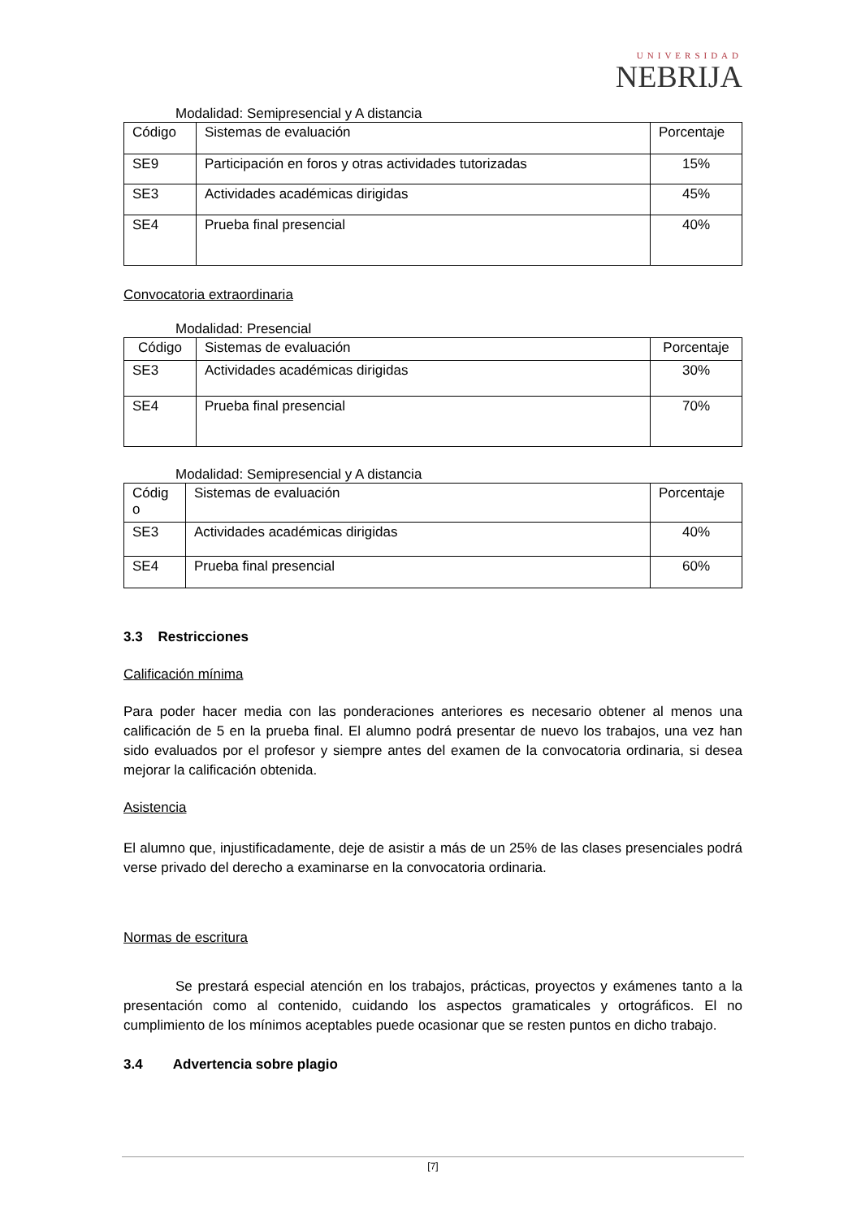UNIVERSIDAD
NEBRIJA
Modalidad: Semipresencial y A distancia
| Código | Sistemas de evaluación | Porcentaje |
| SE9 | Participación en foros y otras actividades tutorizadas | 15% |
| SE3 | Actividades académicas dirigidas | 45% |
| SE4 | Prueba final presencial | 40% |
Convocatoria extraordinaria
Modalidad: Presencial
| Código | Sistemas de evaluación | Porcentaje |
| SE3 | Actividades académicas dirigidas | 30% |
| SE4 | Prueba final presencial | 70% |
Modalidad: Semipresencial y A distancia
| Códig o | Sistemas de evaluación | Porcentaje |
| SE3 | Actividades académicas dirigidas | 40% |
| SE4 | Prueba final presencial | 60% |
3.3 Restricciones
Calificación mínima
Para poder hacer media con las ponderaciones anteriores es necesario obtener al menos una calificación de 5 en la prueba final. El alumno podrá presentar de nuevo los trabajos, una vez han sido evaluados por el profesor y siempre antes del examen de la convocatoria ordinaria, si desea mejorar la calificación obtenida.
Asistencia
El alumno que, injustificadamente, deje de asistir a más de un 25% de las clases presenciales podrá verse privado del derecho a examinarse en la convocatoria ordinaria.
Normas de escritura
Se prestará especial atención en los trabajos, prácticas, proyectos y exámenes tanto a la presentación como al contenido, cuidando los aspectos gramaticales y ortográficos. El no cumplimiento de los mínimos aceptables puede ocasionar que se resten puntos en dicho trabajo.
3.4 Advertencia sobre plagio
[7]